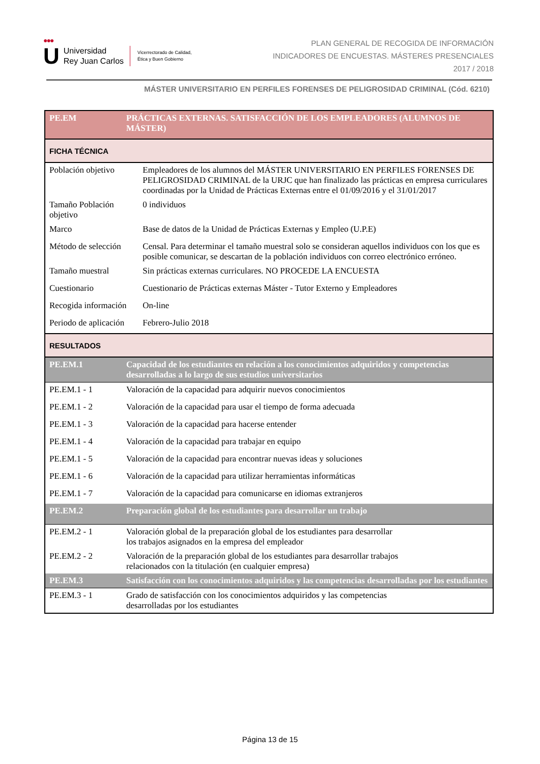●●●
U
Universidad
Rey Juan Carlos
Vicerrectorado de Calidad,
Ética y Buen Gobierno
PLAN GENERAL DE RECOGIDA DE INFORMACIÓN
INDICADORES DE ENCUESTAS. MÁSTERES PRESENCIALES
2017 / 2018
MÁSTER UNIVERSITARIO EN PERFILES FORENSES DE PELIGROSIDAD CRIMINAL (Cód. 6210)
| PE.EM | PRÁCTICAS EXTERNAS. SATISFACCIÓN DE LOS EMPLEADORES (ALUMNOS DE MÁSTER) | |
| FICHA TÉCNICA | | |
| Población objetivo | | Empleadores de los alumnos del MÁSTER UNIVERSITARIO EN PERFILES FORENSES DE PELIGROSIDAD CRIMINAL de la URJC que han finalizado las prácticas en empresa curriculares coordinadas por la Unidad de Prácticas Externas entre el 01/09/2016 y el 31/01/2017 |
| Tamaño Población objetivo | | 0 individuos |
| Marco | | Base de datos de la Unidad de Prácticas Externas y Empleo (U.P.E) |
| Método de selección | | Censal. Para determinar el tamaño muestral solo se consideran aquellos individuos con los que es posible comunicar, se descartan de la población individuos con correo electrónico erróneo. |
| Tamaño muestral | | Sin prácticas externas curriculares. NO PROCEDE LA ENCUESTA |
| Cuestionario | | Cuestionario de Prácticas externas Máster - Tutor Externo y Empleadores |
| Recogida información | | On-line |
| Periodo de aplicación | | Febrero-Julio 2018 |
| RESULTADOS | | |
| PE.EM.1 | Capacidad de los estudiantes en relación a los conocimientos adquiridos y competencias desarrolladas a lo largo de sus estudios universitarios | |
| PE.EM.1 - 1 | Valoración de la capacidad para adquirir nuevos conocimientos | |
| PE.EM.1 - 2 | Valoración de la capacidad para usar el tiempo de forma adecuada | |
| PE.EM.1 - 3 | Valoración de la capacidad para hacerse entender | |
| PE.EM.1 - 4 | Valoración de la capacidad para trabajar en equipo | |
| PE.EM.1 - 5 | Valoración de la capacidad para encontrar nuevas ideas y soluciones | |
| PE.EM.1 - 6 | Valoración de la capacidad para utilizar herramientas informáticas | |
| PE.EM.1 - 7 | Valoración de la capacidad para comunicarse en idiomas extranjeros | |
| PE.EM.2 | Preparación global de los estudiantes para desarrollar un trabajo | |
| PE.EM.2 - 1 | Valoración global de la preparación global de los estudiantes para desarrollar los trabajos asignados en la empresa del empleador | |
| PE.EM.2 - 2 | Valoración de la preparación global de los estudiantes para desarrollar trabajos relacionados con la titulación (en cualquier empresa) | |
| PE.EM.3 | Satisfacción con los conocimientos adquiridos y las competencias desarrolladas por los estudiantes | |
| PE.EM.3 - 1 | Grado de satisfacción con los conocimientos adquiridos y las competencias desarrolladas por los estudiantes | |
Página 13 de 15